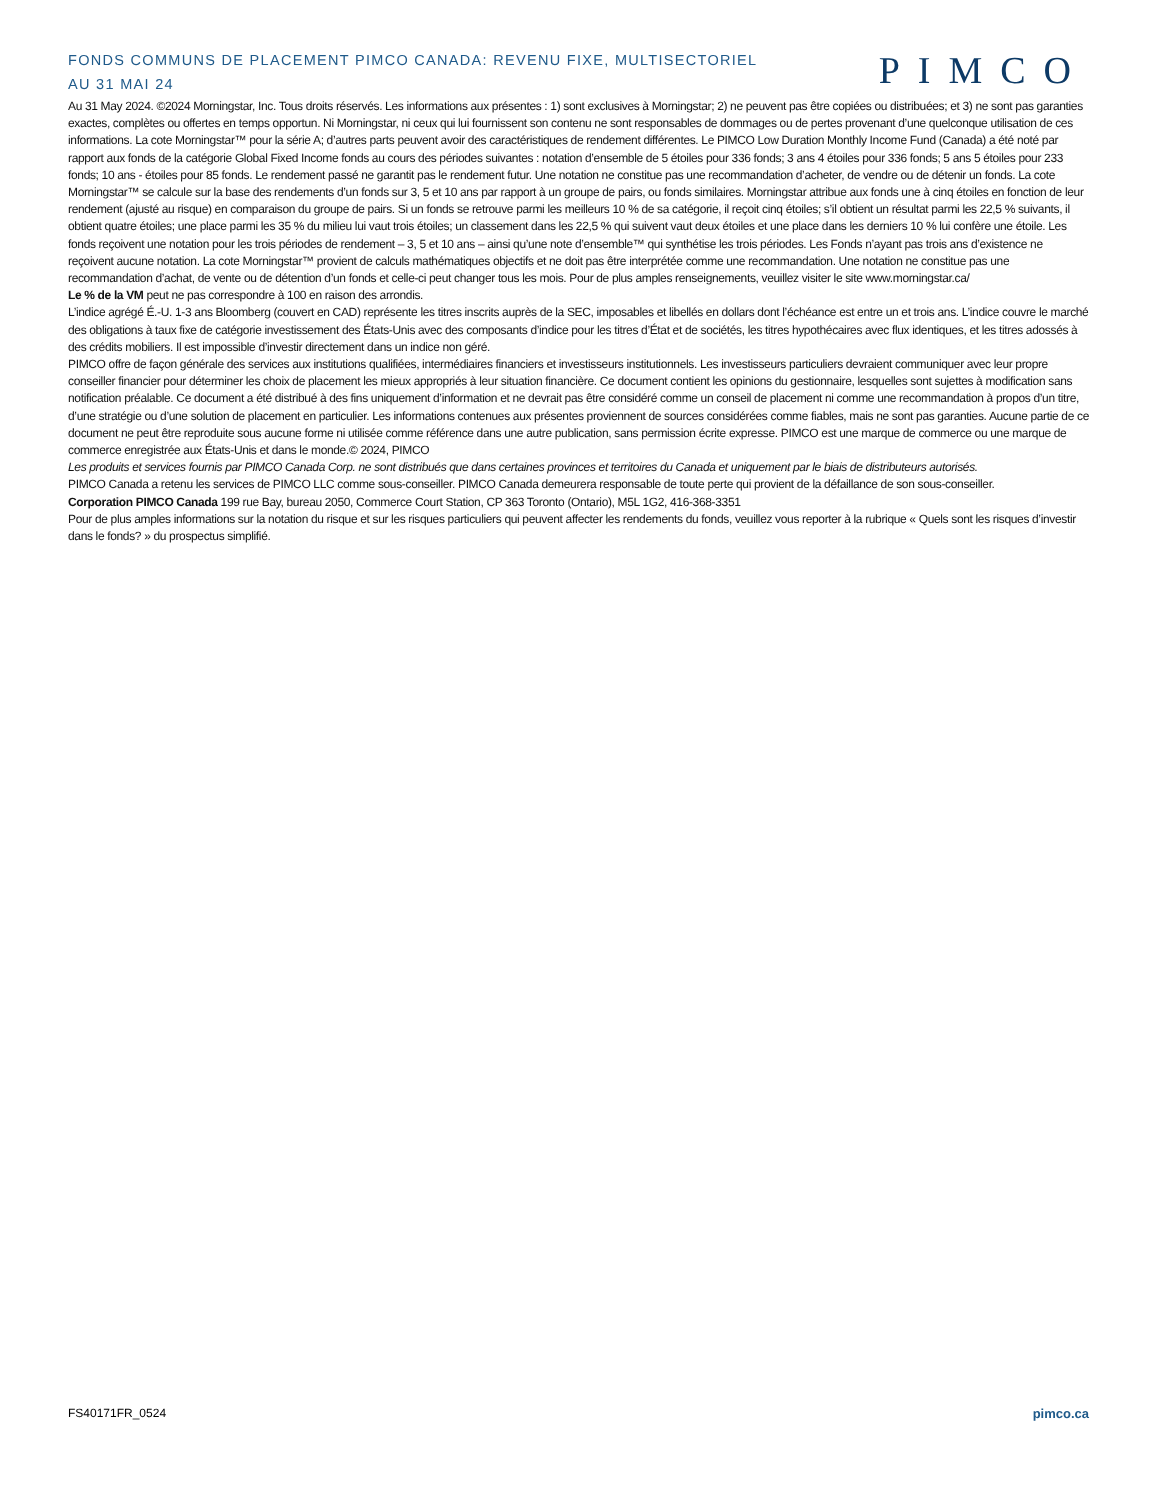FONDS COMMUNS DE PLACEMENT PIMCO CANADA: REVENU FIXE, MULTISECTORIEL
AU 31 MAI 24
PIMCO
Au 31 May 2024. ©2024 Morningstar, Inc. Tous droits réservés. Les informations aux présentes : 1) sont exclusives à Morningstar; 2) ne peuvent pas être copiées ou distribuées; et 3) ne sont pas garanties exactes, complètes ou offertes en temps opportun. Ni Morningstar, ni ceux qui lui fournissent son contenu ne sont responsables de dommages ou de pertes provenant d’une quelconque utilisation de ces informations. La cote Morningstar™ pour la série A; d’autres parts peuvent avoir des caractéristiques de rendement différentes. Le PIMCO Low Duration Monthly Income Fund (Canada) a été noté par rapport aux fonds de la catégorie Global Fixed Income fonds au cours des périodes suivantes : notation d’ensemble de 5 étoiles pour 336 fonds; 3 ans 4 étoiles pour 336 fonds; 5 ans 5 étoiles pour 233 fonds; 10 ans - étoiles pour 85 fonds. Le rendement passé ne garantit pas le rendement futur. Une notation ne constitue pas une recommandation d’acheter, de vendre ou de détenir un fonds. La cote Morningstar™ se calcule sur la base des rendements d’un fonds sur 3, 5 et 10 ans par rapport à un groupe de pairs, ou fonds similaires. Morningstar attribue aux fonds une à cinq étoiles en fonction de leur rendement (ajusté au risque) en comparaison du groupe de pairs. Si un fonds se retrouve parmi les meilleurs 10 % de sa catégorie, il reçoit cinq étoiles; s’il obtient un résultat parmi les 22,5 % suivants, il obtient quatre étoiles; une place parmi les 35 % du milieu lui vaut trois étoiles; un classement dans les 22,5 % qui suivent vaut deux étoiles et une place dans les derniers 10 % lui confère une étoile. Les fonds reçoivent une notation pour les trois périodes de rendement – 3, 5 et 10 ans – ainsi qu’une note d’ensemble™ qui synthétise les trois périodes. Les Fonds n’ayant pas trois ans d’existence ne reçoivent aucune notation. La cote Morningstar™ provient de calculs mathématiques objectifs et ne doit pas être interprétée comme une recommandation. Une notation ne constitue pas une recommandation d’achat, de vente ou de détention d’un fonds et celle-ci peut changer tous les mois. Pour de plus amples renseignements, veuillez visiter le site www.morningstar.ca/
Le % de la VM peut ne pas correspondre à 100 en raison des arrondis.
L’indice agrégé É.-U. 1-3 ans Bloomberg (couvert en CAD) représente les titres inscrits auprès de la SEC, imposables et libellés en dollars dont l’échéance est entre un et trois ans. L’indice couvre le marché des obligations à taux fixe de catégorie investissement des États-Unis avec des composants d’indice pour les titres d’État et de sociétés, les titres hypothécaires avec flux identiques, et les titres adossés à des crédits mobiliers. Il est impossible d’investir directement dans un indice non géré.
PIMCO offre de façon générale des services aux institutions qualifiées, intermédiaires financiers et investisseurs institutionnels. Les investisseurs particuliers devraient communiquer avec leur propre conseiller financier pour déterminer les choix de placement les mieux appropriés à leur situation financière. Ce document contient les opinions du gestionnaire, lesquelles sont sujettes à modification sans notification préalable. Ce document a été distribué à des fins uniquement d’information et ne devrait pas être considéré comme un conseil de placement ni comme une recommandation à propos d’un titre, d’une stratégie ou d’une solution de placement en particulier. Les informations contenues aux présentes proviennent de sources considérées comme fiables, mais ne sont pas garanties. Aucune partie de ce document ne peut être reproduite sous aucune forme ni utilisée comme référence dans une autre publication, sans permission écrite expresse. PIMCO est une marque de commerce ou une marque de commerce enregistrée aux États-Unis et dans le monde.© 2024, PIMCO
Les produits et services fournis par PIMCO Canada Corp. ne sont distribués que dans certaines provinces et territoires du Canada et uniquement par le biais de distributeurs autorisés.
PIMCO Canada a retenu les services de PIMCO LLC comme sous-conseiller. PIMCO Canada demeurera responsable de toute perte qui provient de la défaillance de son sous-conseiller.
Corporation PIMCO Canada 199 rue Bay, bureau 2050, Commerce Court Station, CP 363 Toronto (Ontario), M5L 1G2, 416-368-3351
Pour de plus amples informations sur la notation du risque et sur les risques particuliers qui peuvent affecter les rendements du fonds, veuillez vous reporter à la rubrique « Quels sont les risques d’investir dans le fonds? » du prospectus simplifié.
FS40171FR_0524 pimco.ca